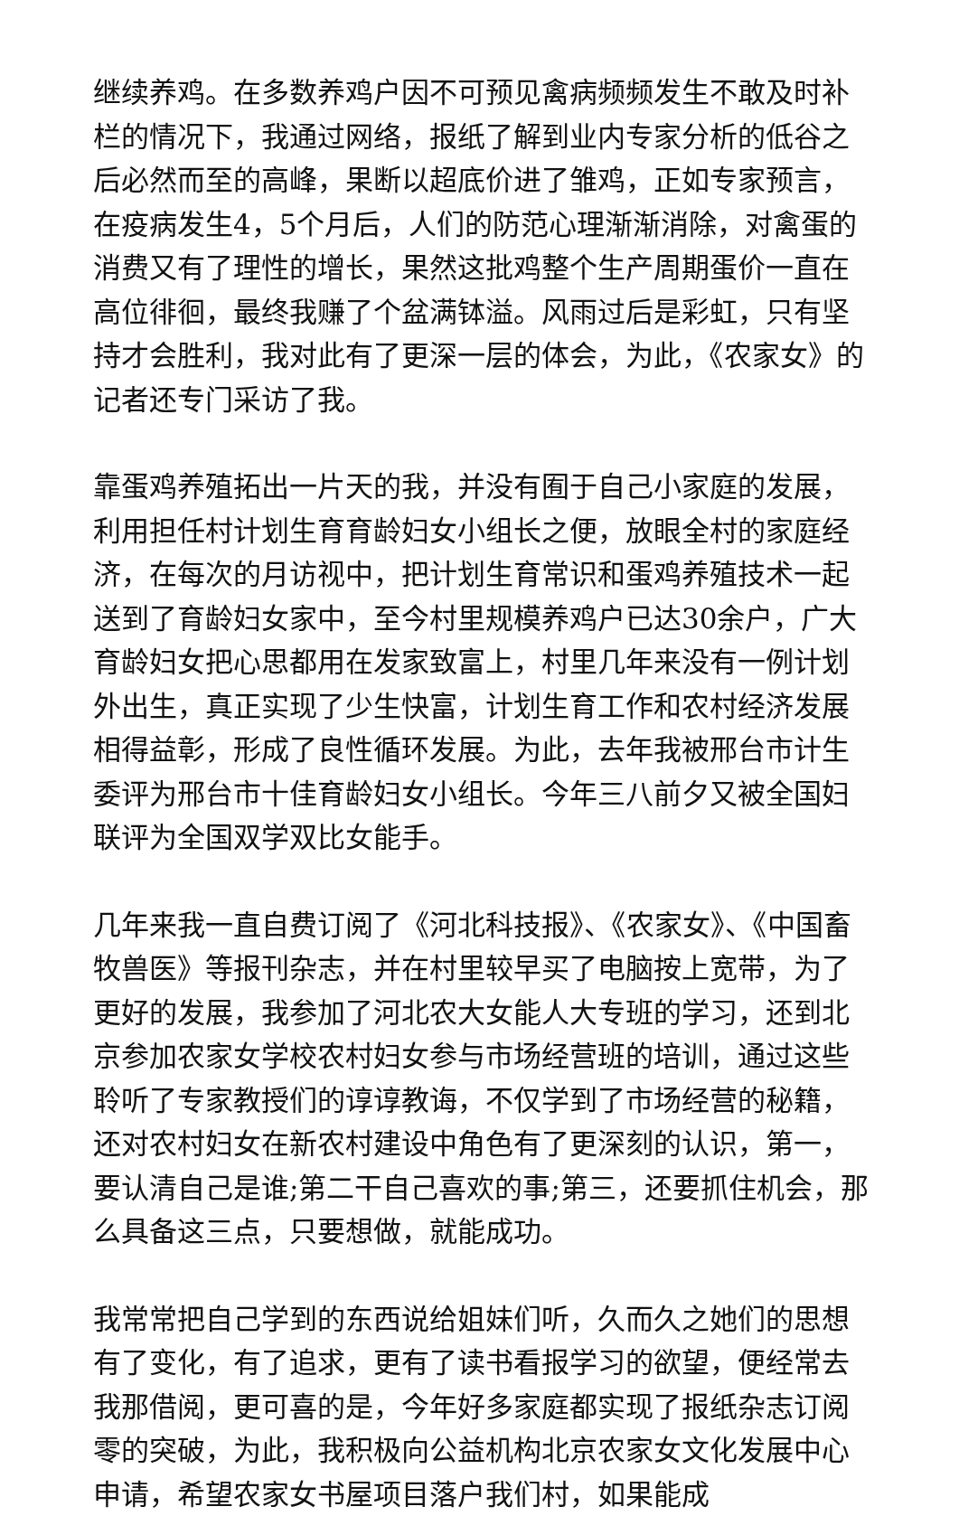继续养鸡。在多数养鸡户因不可预见禽病频频发生不敢及时补栏的情况下，我通过网络，报纸了解到业内专家分析的低谷之后必然而至的高峰，果断以超底价进了雏鸡，正如专家预言，在疫病发生4，5个月后，人们的防范心理渐渐消除，对禽蛋的消费又有了理性的增长，果然这批鸡整个生产周期蛋价一直在高位徘徊，最终我赚了个盆满钵溢。风雨过后是彩虹，只有坚持才会胜利，我对此有了更深一层的体会，为此，《农家女》的记者还专门采访了我。
靠蛋鸡养殖拓出一片天的我，并没有囿于自己小家庭的发展，利用担任村计划生育育龄妇女小组长之便，放眼全村的家庭经济，在每次的月访视中，把计划生育常识和蛋鸡养殖技术一起送到了育龄妇女家中，至今村里规模养鸡户已达30余户，广大育龄妇女把心思都用在发家致富上，村里几年来没有一例计划外出生，真正实现了少生快富，计划生育工作和农村经济发展相得益彰，形成了良性循环发展。为此，去年我被邢台市计生委评为邢台市十佳育龄妇女小组长。今年三八前夕又被全国妇联评为全国双学双比女能手。
几年来我一直自费订阅了《河北科技报》、《农家女》、《中国畜牧兽医》等报刊杂志，并在村里较早买了电脑按上宽带，为了更好的发展，我参加了河北农大女能人大专班的学习，还到北京参加农家女学校农村妇女参与市场经营班的培训，通过这些聆听了专家教授们的谆谆教诲，不仅学到了市场经营的秘籍，还对农村妇女在新农村建设中角色有了更深刻的认识，第一，要认清自己是谁;第二干自己喜欢的事;第三，还要抓住机会，那么具备这三点，只要想做，就能成功。
我常常把自己学到的东西说给姐妹们听，久而久之她们的思想有了变化，有了追求，更有了读书看报学习的欲望，便经常去我那借阅，更可喜的是，今年好多家庭都实现了报纸杂志订阅零的突破，为此，我积极向公益机构北京农家女文化发展中心申请，希望农家女书屋项目落户我们村，如果能成